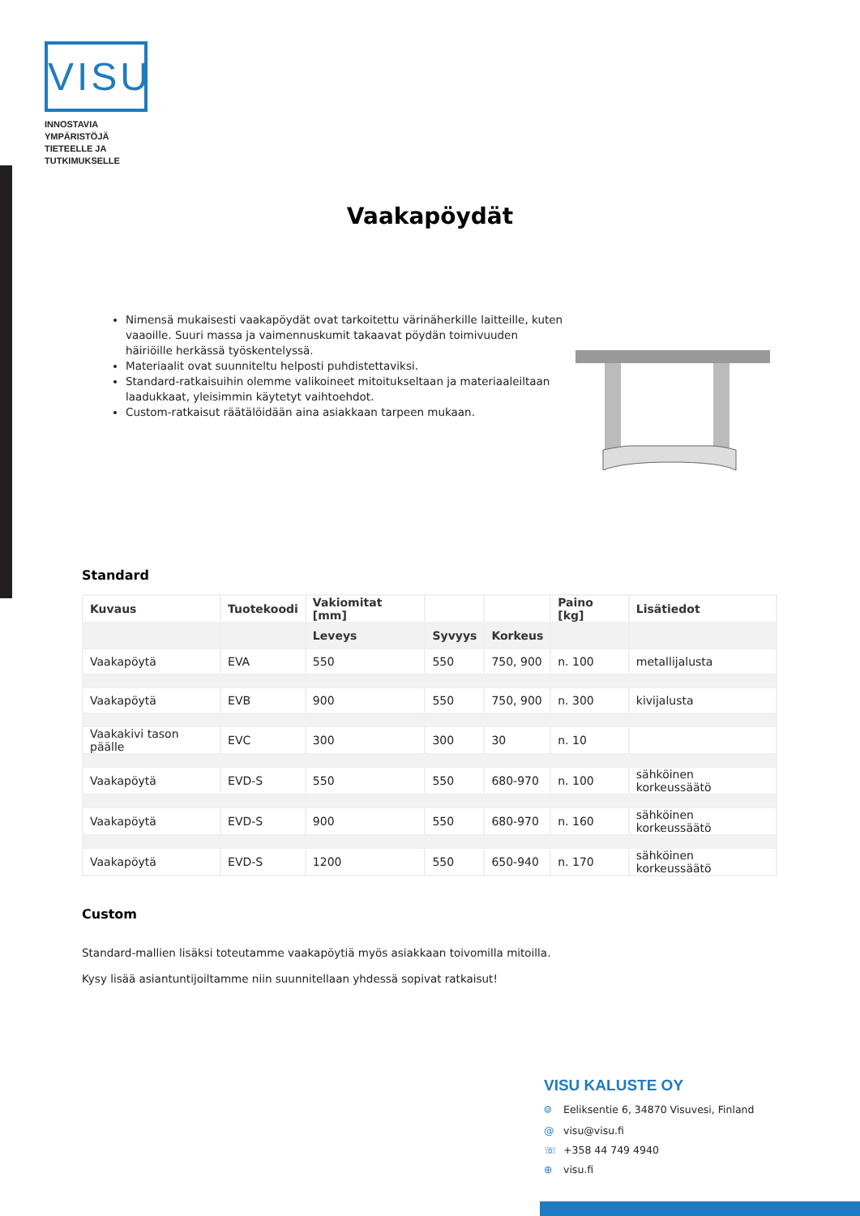VISU
INNOSTAVIA YMPÄRISTÖJÄ
TIETEELLE JA TUTKIMUKSELLE
Vaakapöydät
Nimensä mukaisesti vaakapöydät ovat tarkoitettu värinäherkille laitteille, kuten vaaoille. Suuri massa ja vaimennuskumit takaavat pöydän toimivuuden häiriöille herkässä työskentelyssä.
Materiaalit ovat suunniteltu helposti puhdistettaviksi.
Standard-ratkaisuihin olemme valikoineet mitoitukseltaan ja materiaaleiltaan laadukkaat, yleisimmin käytetyt vaihtoehdot.
Custom-ratkaisut räätälöidään aina asiakkaan tarpeen mukaan.
Standard
| Kuvaus | Tuotekoodi | Vakiomitat [mm] | | | Paino [kg] | Lisätiedot |
| --- | --- | --- | --- | --- | --- | --- |
| | | Leveys | Syvyys | Korkeus | | |
| Vaakapöytä | EVA | 550 | 550 | 750, 900 | n. 100 | metallijalusta |
| Vaakapöytä | EVB | 900 | 550 | 750, 900 | n. 300 | kivijalusta |
| Vaakakivi tason päälle | EVC | 300 | 300 | 30 | n. 10 | |
| Vaakapöytä | EVD-S | 550 | 550 | 680-970 | n. 100 | sähköinen korkeussäätö |
| Vaakapöytä | EVD-S | 900 | 550 | 680-970 | n. 160 | sähköinen korkeussäätö |
| Vaakapöytä | EVD-S | 1200 | 550 | 650-940 | n. 170 | sähköinen korkeussäätö |
Custom
Standard-mallien lisäksi toteutamme vaakapöytiä myös asiakkaan toivomilla mitoilla.
Kysy lisää asiantuntijoiltamme niin suunnitellaan yhdessä sopivat ratkaisut!
VISU KALUSTE OY
⌾ Eeliksentie 6, 34870 Visuvesi, Finland
@ visu@visu.fi
☏ +358 44 749 4940
⊕ visu.fi